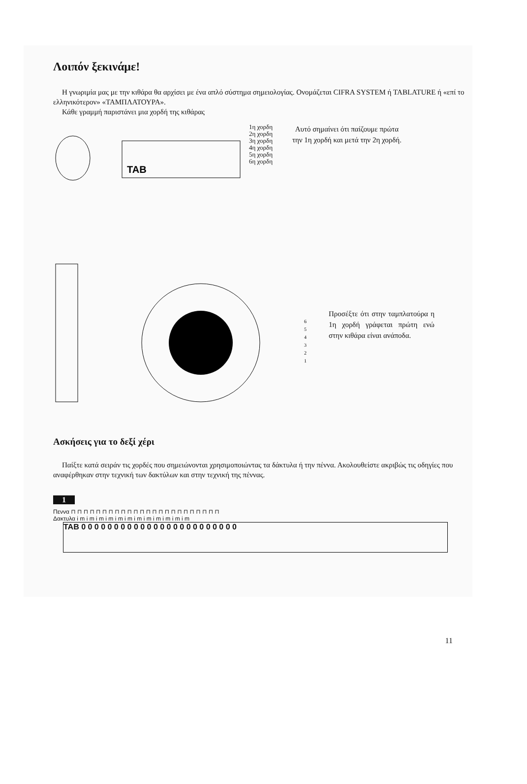Λοιπόν ξεκινάμε!
Η γνωριμία μας με την κιθάρα θα αρχίσει με ένα απλό σύστημα σημειολογίας. Ονομάζεται CIFRA SYSTEM ή TABLATURE ή «επί το ελληνικότερον» «ΤΑΜΠΛΑΤΟΥΡΑ».
Κάθε γραμμή παριστάνει μια χορδή της κιθάρας
TAB
1η χορδη
2η χορδη
3η χορδη
4η χορδη
5η χορδη
6η χορδη
Αυτό σημαίνει ότι παίζουμε πρώτα
την 1η χορδή και μετά την 2η χορδή.
6
5
4
3
2
1
Προσέξτε ότι στην ταμπλατούρα η 1η χορδή γράφεται πρώτη ενώ στην κιθάρα είναι ανάποδα.
Ασκήσεις για το δεξί χέρι
Παίξτε κατά σειράν τις χορδές που σημειώνονται χρησιμοποιώντας τα δάκτυλα ή την πέννα. Ακολουθείστε ακριβώς τις οδηγίες που αναφέρθηκαν στην τεχνική των δακτύλων και στην τεχνική της πέννας.
1
Πεννα ⊓ ⊓ ⊓ ⊓ ⊓ ⊓ ⊓ ⊓ ⊓ ⊓ ⊓ ⊓ ⊓ ⊓ ⊓ ⊓ ⊓ ⊓ ⊓ ⊓ ⊓ ⊓ ⊓ ⊓
Δακτυλα i m i m i m i m i m i m i m i m i m i m i m i m
TAB 0 0 0 0 0 0 0 0 0 0 0 0 0 0 0 0 0 0 0 0 0 0 0 0
11